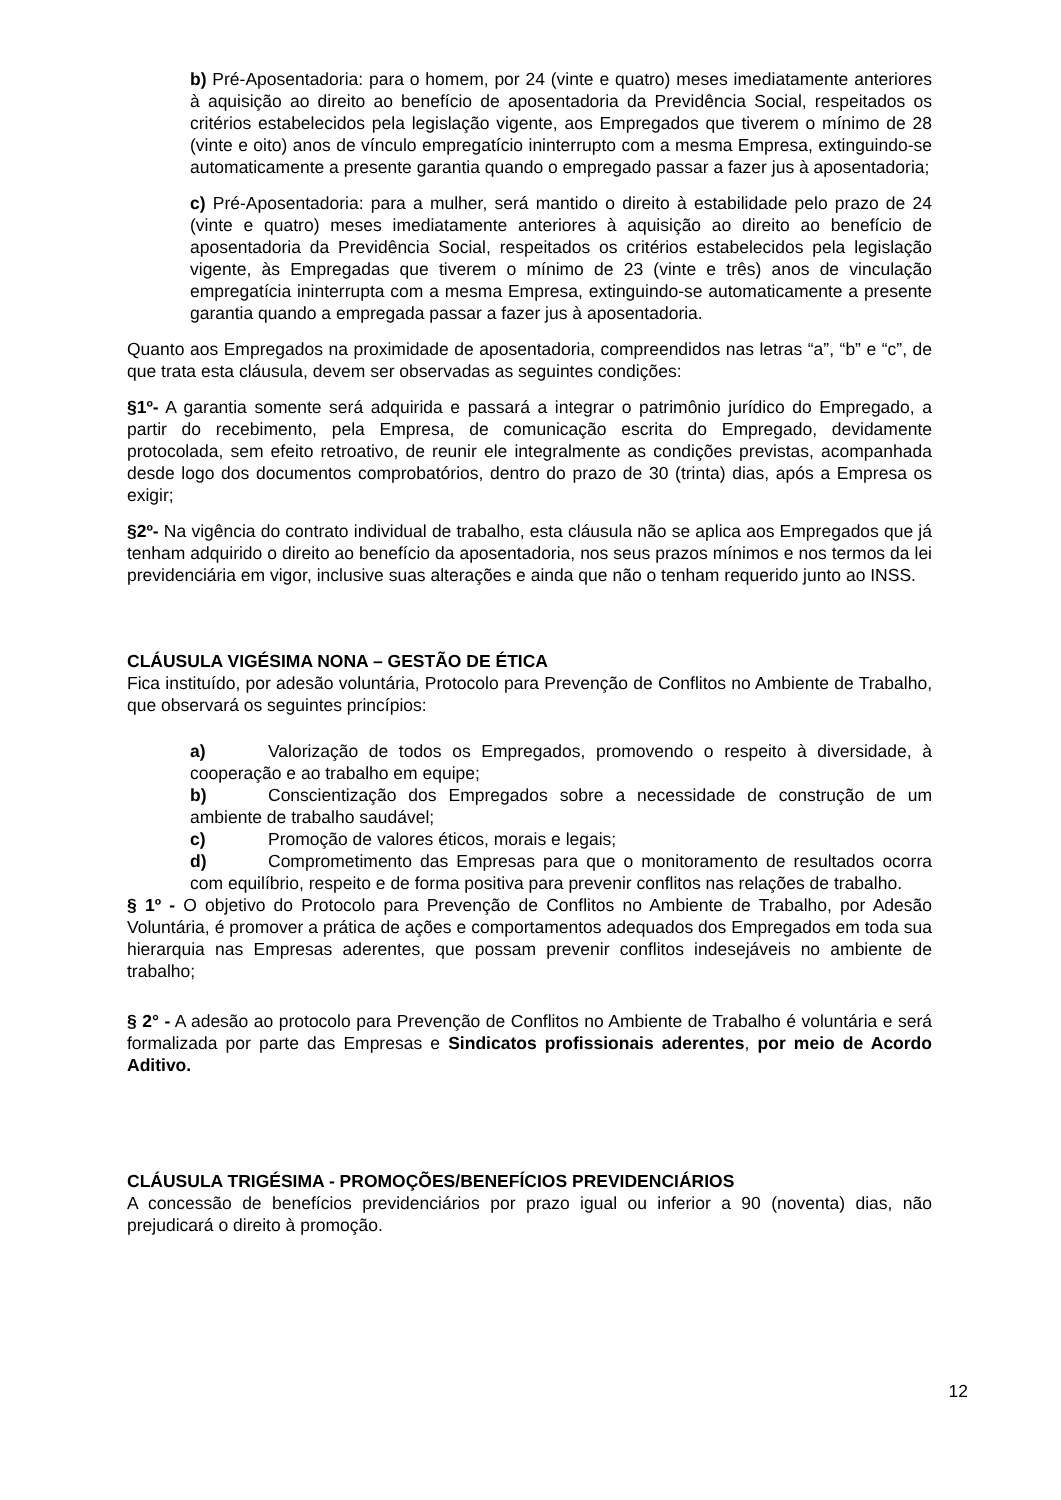b) Pré-Aposentadoria: para o homem, por 24 (vinte e quatro) meses imediatamente anteriores à aquisição ao direito ao benefício de aposentadoria da Previdência Social, respeitados os critérios estabelecidos pela legislação vigente, aos Empregados que tiverem o mínimo de 28 (vinte e oito) anos de vínculo empregatício ininterrupto com a mesma Empresa, extinguindo-se automaticamente a presente garantia quando o empregado passar a fazer jus à aposentadoria;
c) Pré-Aposentadoria: para a mulher, será mantido o direito à estabilidade pelo prazo de 24 (vinte e quatro) meses imediatamente anteriores à aquisição ao direito ao benefício de aposentadoria da Previdência Social, respeitados os critérios estabelecidos pela legislação vigente, às Empregadas que tiverem o mínimo de 23 (vinte e três) anos de vinculação empregatícia ininterrupta com a mesma Empresa, extinguindo-se automaticamente a presente garantia quando a empregada passar a fazer jus à aposentadoria.
Quanto aos Empregados na proximidade de aposentadoria, compreendidos nas letras “a”, “b” e “c”, de que trata esta cláusula, devem ser observadas as seguintes condições:
§1º- A garantia somente será adquirida e passará a integrar o patrimônio jurídico do Empregado, a partir do recebimento, pela Empresa, de comunicação escrita do Empregado, devidamente protocolada, sem efeito retroativo, de reunir ele integralmente as condições previstas, acompanhada desde logo dos documentos comprobatórios, dentro do prazo de 30 (trinta) dias, após a Empresa os exigir;
§2º- Na vigência do contrato individual de trabalho, esta cláusula não se aplica aos Empregados que já tenham adquirido o direito ao benefício da aposentadoria, nos seus prazos mínimos e nos termos da lei previdenciária em vigor, inclusive suas alterações e ainda que não o tenham requerido junto ao INSS.
CLÁUSULA VIGÉSIMA NONA – GESTÃO DE ÉTICA
Fica instituído, por adesão voluntária, Protocolo para Prevenção de Conflitos no Ambiente de Trabalho, que observará os seguintes princípios:
a) Valorização de todos os Empregados, promovendo o respeito à diversidade, à cooperação e ao trabalho em equipe;
b) Conscientização dos Empregados sobre a necessidade de construção de um ambiente de trabalho saudável;
c) Promoção de valores éticos, morais e legais;
d) Comprometimento das Empresas para que o monitoramento de resultados ocorra com equilíbrio, respeito e de forma positiva para prevenir conflitos nas relações de trabalho.
§ 1º - O objetivo do Protocolo para Prevenção de Conflitos no Ambiente de Trabalho, por Adesão Voluntária, é promover a prática de ações e comportamentos adequados dos Empregados em toda sua hierarquia nas Empresas aderentes, que possam prevenir conflitos indesejáveis no ambiente de trabalho;
§ 2° - A adesão ao protocolo para Prevenção de Conflitos no Ambiente de Trabalho é voluntária e será formalizada por parte das Empresas e Sindicatos profissionais aderentes, por meio de Acordo Aditivo.
CLÁUSULA TRIGÉSIMA - PROMOÇÕES/BENEFÍCIOS PREVIDENCIÁRIOS
A concessão de benefícios previdenciários por prazo igual ou inferior a 90 (noventa) dias, não prejudicará o direito à promoção.
12